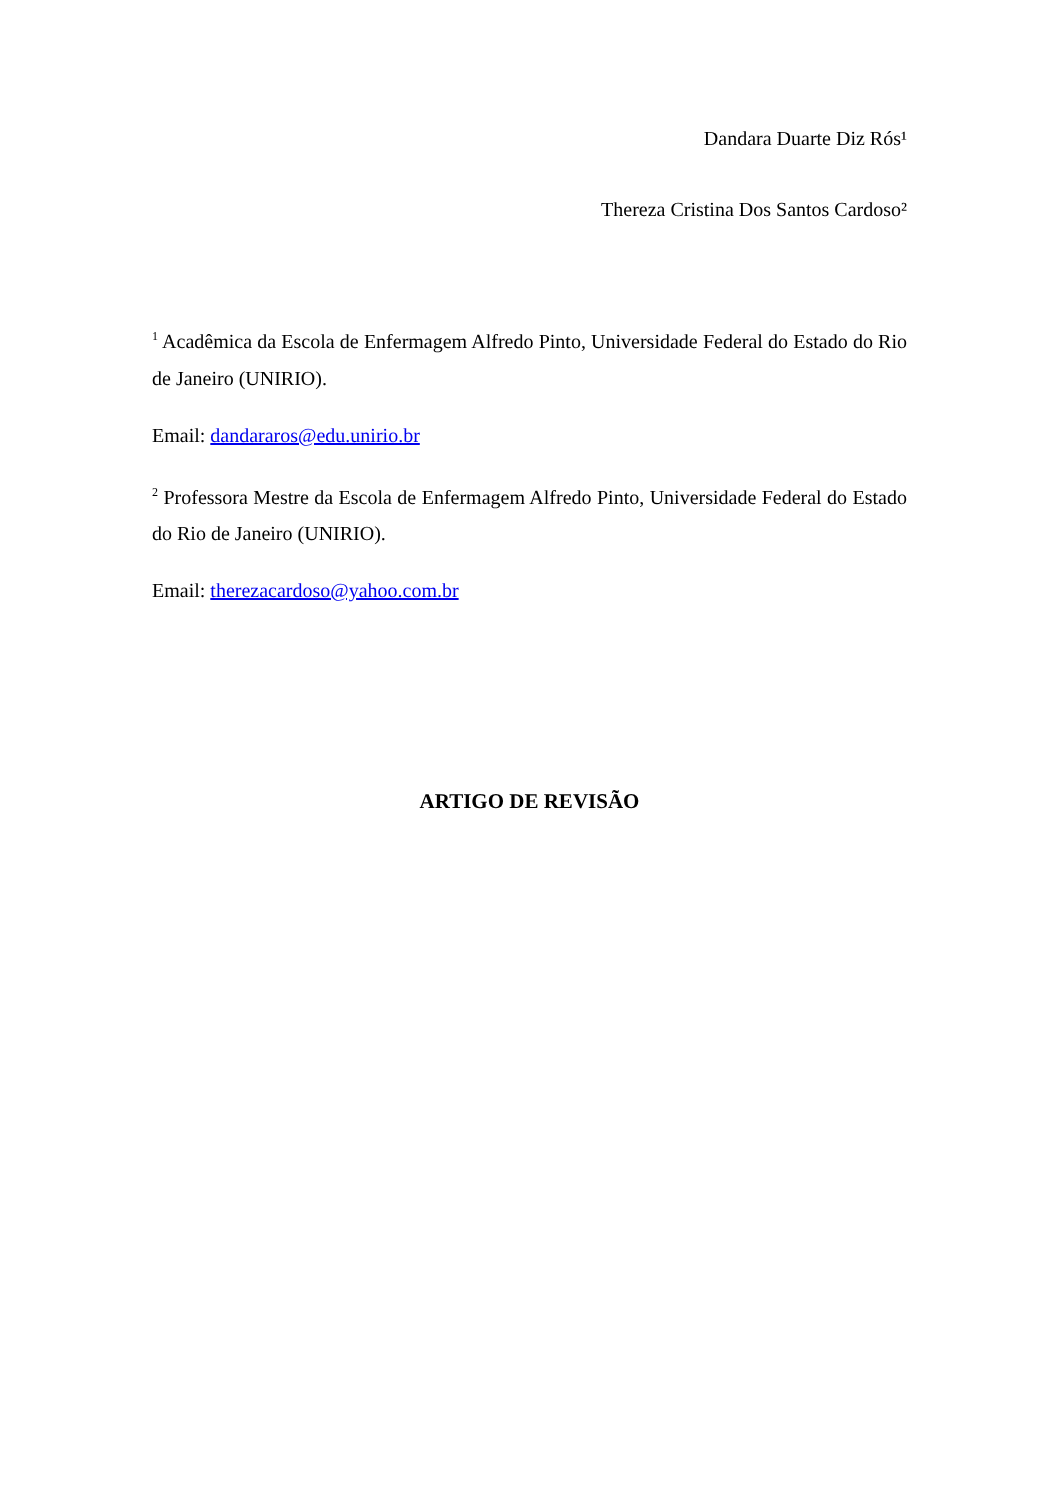Dandara Duarte Diz Rós¹
Thereza Cristina Dos Santos Cardoso²
<sup>1</sup> Acadêmica da Escola de Enfermagem Alfredo Pinto, Universidade Federal do Estado do Rio de Janeiro (UNIRIO).
Email: dandararos@edu.unirio.br
<sup>2</sup> Professora Mestre da Escola de Enfermagem Alfredo Pinto, Universidade Federal do Estado do Rio de Janeiro (UNIRIO).
Email: therezacardoso@yahoo.com.br
ARTIGO DE REVISÃO